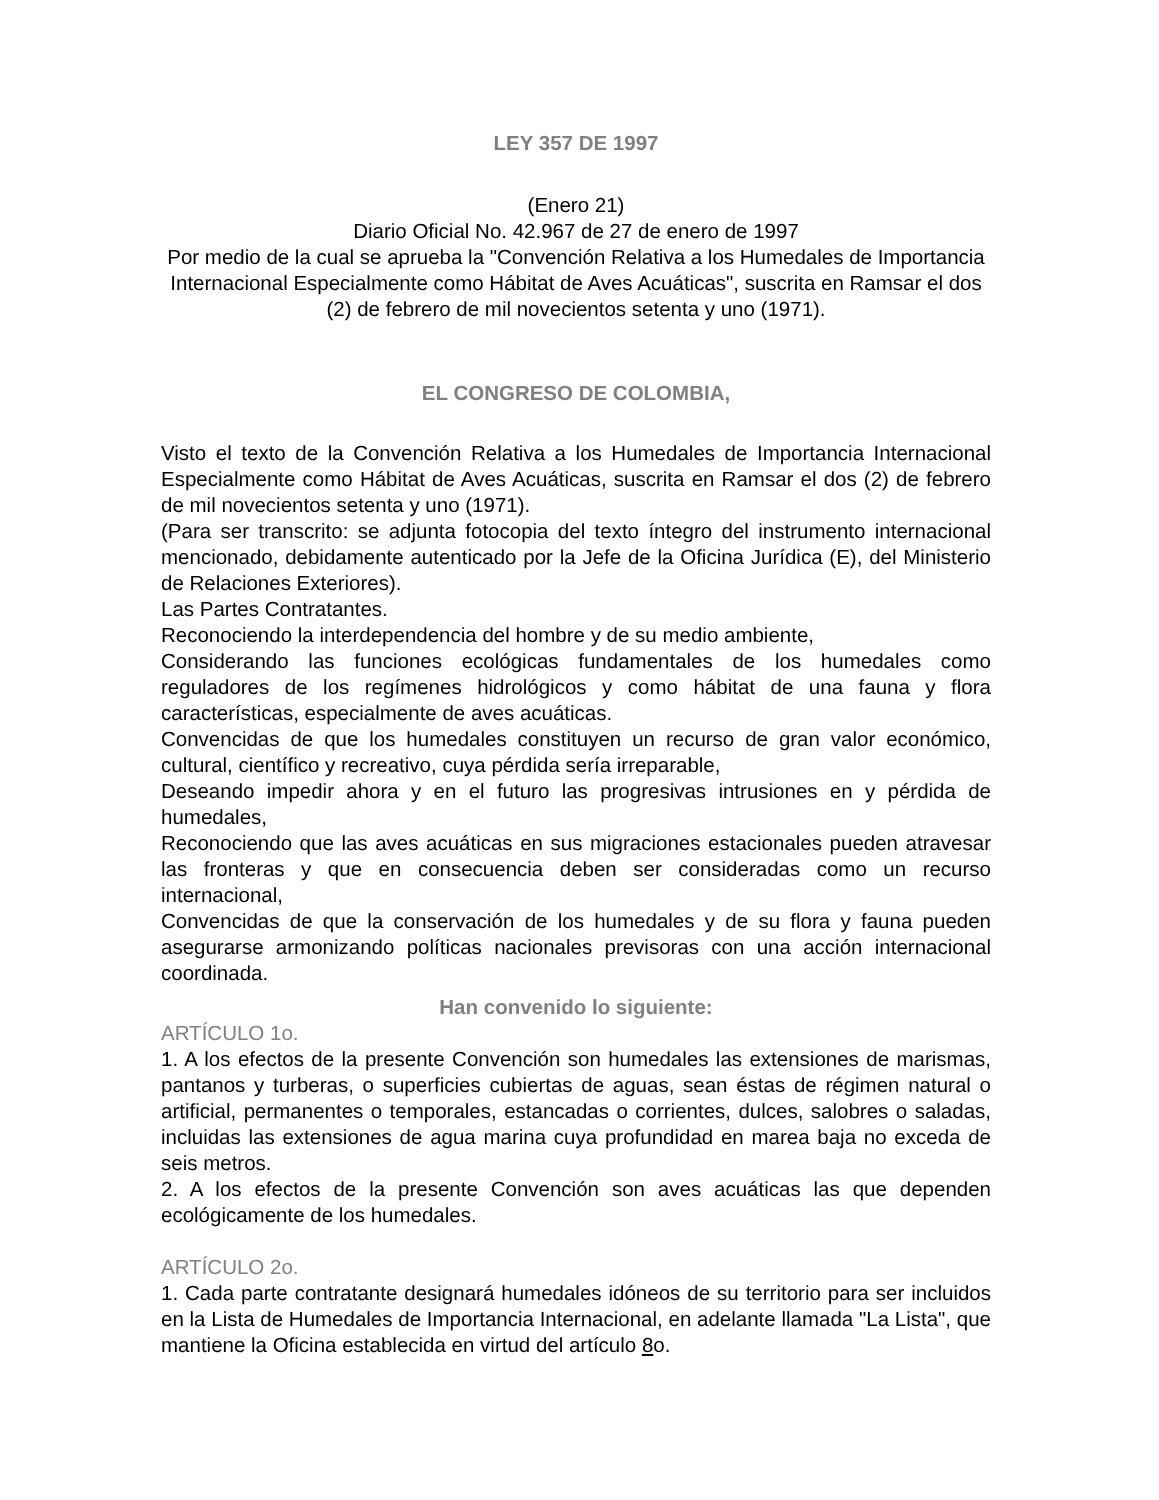LEY 357 DE 1997
(Enero 21)
Diario Oficial No. 42.967 de 27 de enero de 1997
Por medio de la cual se aprueba la "Convención Relativa a los Humedales de Importancia Internacional Especialmente como Hábitat de Aves Acuáticas", suscrita en Ramsar el dos (2) de febrero de mil novecientos setenta y uno (1971).
EL CONGRESO DE COLOMBIA,
Visto el texto de la Convención Relativa a los Humedales de Importancia Internacional Especialmente como Hábitat de Aves Acuáticas, suscrita en Ramsar el dos (2) de febrero de mil novecientos setenta y uno (1971).
(Para ser transcrito: se adjunta fotocopia del texto íntegro del instrumento internacional mencionado, debidamente autenticado por la Jefe de la Oficina Jurídica (E), del Ministerio de Relaciones Exteriores).
Las Partes Contratantes.
Reconociendo la interdependencia del hombre y de su medio ambiente,
Considerando las funciones ecológicas fundamentales de los humedales como reguladores de los regímenes hidrológicos y como hábitat de una fauna y flora características, especialmente de aves acuáticas.
Convencidas de que los humedales constituyen un recurso de gran valor económico, cultural, científico y recreativo, cuya pérdida sería irreparable,
Deseando impedir ahora y en el futuro las progresivas intrusiones en y pérdida de humedales,
Reconociendo que las aves acuáticas en sus migraciones estacionales pueden atravesar las fronteras y que en consecuencia deben ser consideradas como un recurso internacional,
Convencidas de que la conservación de los humedales y de su flora y fauna pueden asegurarse armonizando políticas nacionales previsoras con una acción internacional coordinada.
Han convenido lo siguiente:
ARTÍCULO 1o.
1. A los efectos de la presente Convención son humedales las extensiones de marismas, pantanos y turberas, o superficies cubiertas de aguas, sean éstas de régimen natural o artificial, permanentes o temporales, estancadas o corrientes, dulces, salobres o saladas, incluidas las extensiones de agua marina cuya profundidad en marea baja no exceda de seis metros.
2. A los efectos de la presente Convención son aves acuáticas las que dependen ecológicamente de los humedales.
ARTÍCULO 2o.
1. Cada parte contratante designará humedales idóneos de su territorio para ser incluidos en la Lista de Humedales de Importancia Internacional, en adelante llamada "La Lista", que mantiene la Oficina establecida en virtud del artículo 8o.